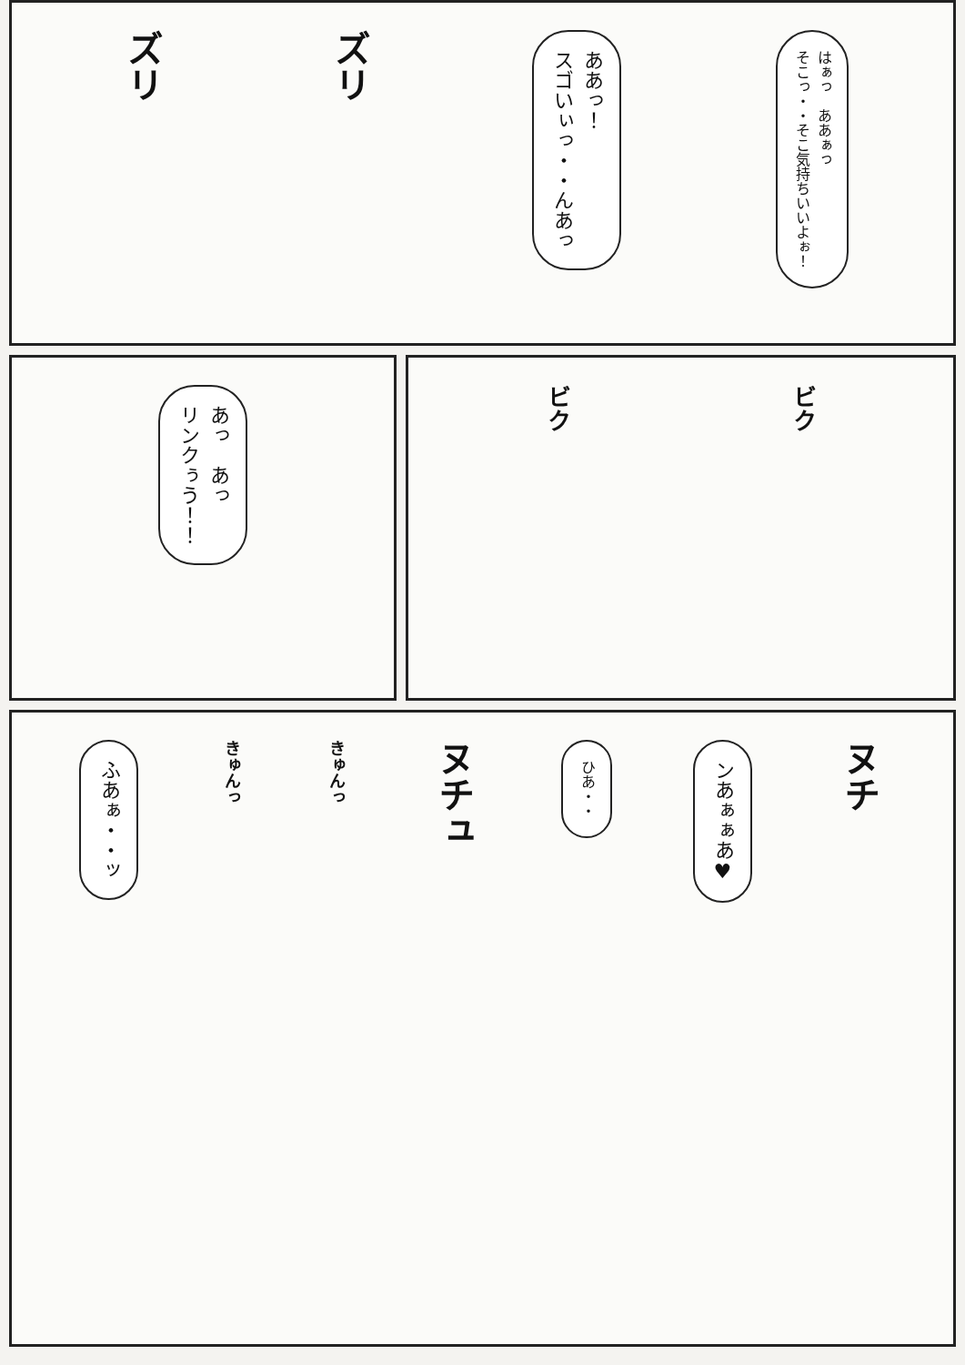ズリ
ズリ
ああっ！
スゴいぃっ・・んあっ
はぁっ　ああぁっ
そこっ・・そこ気持ちいいよぉ！
あっ　あっ
リンクぅう！！
ビク
ビク
ふあぁ・・ッ
きゅんっ
きゅんっ
ヌチュ
ひあ・・
ンあぁぁあ♥
ヌチ